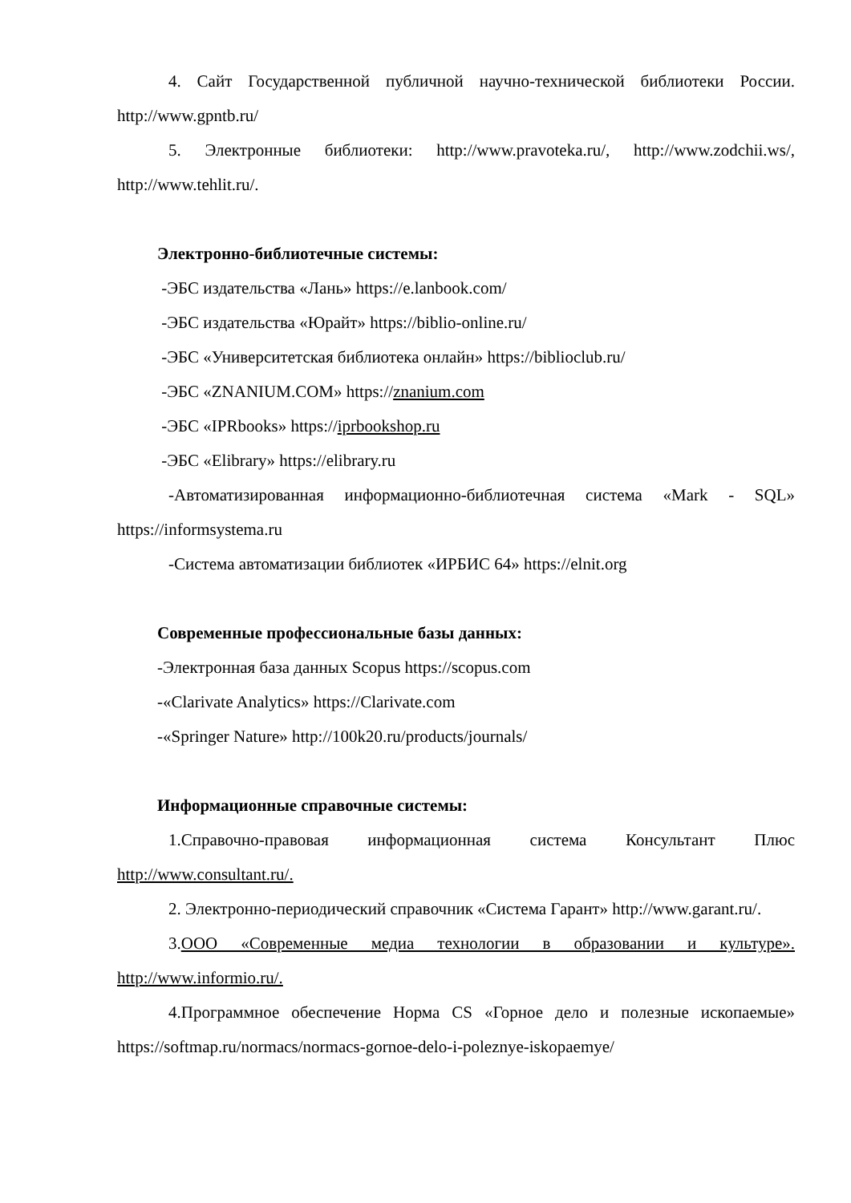4. Сайт Государственной публичной научно-технической библиотеки России. http://www.gpntb.ru/
5. Электронные библиотеки: http://www.pravoteka.ru/, http://www.zodchii.ws/, http://www.tehlit.ru/.
Электронно-библиотечные системы:
-ЭБС издательства «Лань» https://e.lanbook.com/
-ЭБС издательства «Юрайт» https://biblio-online.ru/
-ЭБС «Университетская библиотека онлайн» https://biblioclub.ru/
-ЭБС «ZNANIUM.COM» https://znanium.com
-ЭБС «IPRbooks» https://iprbookshop.ru
-ЭБС «Elibrary» https://elibrary.ru
-Автоматизированная информационно-библиотечная система «Mark - SQL» https://informsystema.ru
-Система автоматизации библиотек «ИРБИС 64» https://elnit.org
Современные профессиональные базы данных:
-Электронная база данных Scopus https://scopus.com
-«Clarivate Analytics» https://Clarivate.com
-«Springer Nature» http://100k20.ru/products/journals/
Информационные справочные системы:
1.Справочно-правовая информационная система Консультант Плюс http://www.consultant.ru/.
2. Электронно-периодический справочник «Система Гарант» http://www.garant.ru/.
3.ООО «Современные медиа технологии в образовании и культуре». http://www.informio.ru/.
4.Программное обеспечение Норма CS «Горное дело и полезные ископаемые» https://softmap.ru/normacs/normacs-gornoe-delo-i-poleznye-iskopaemye/